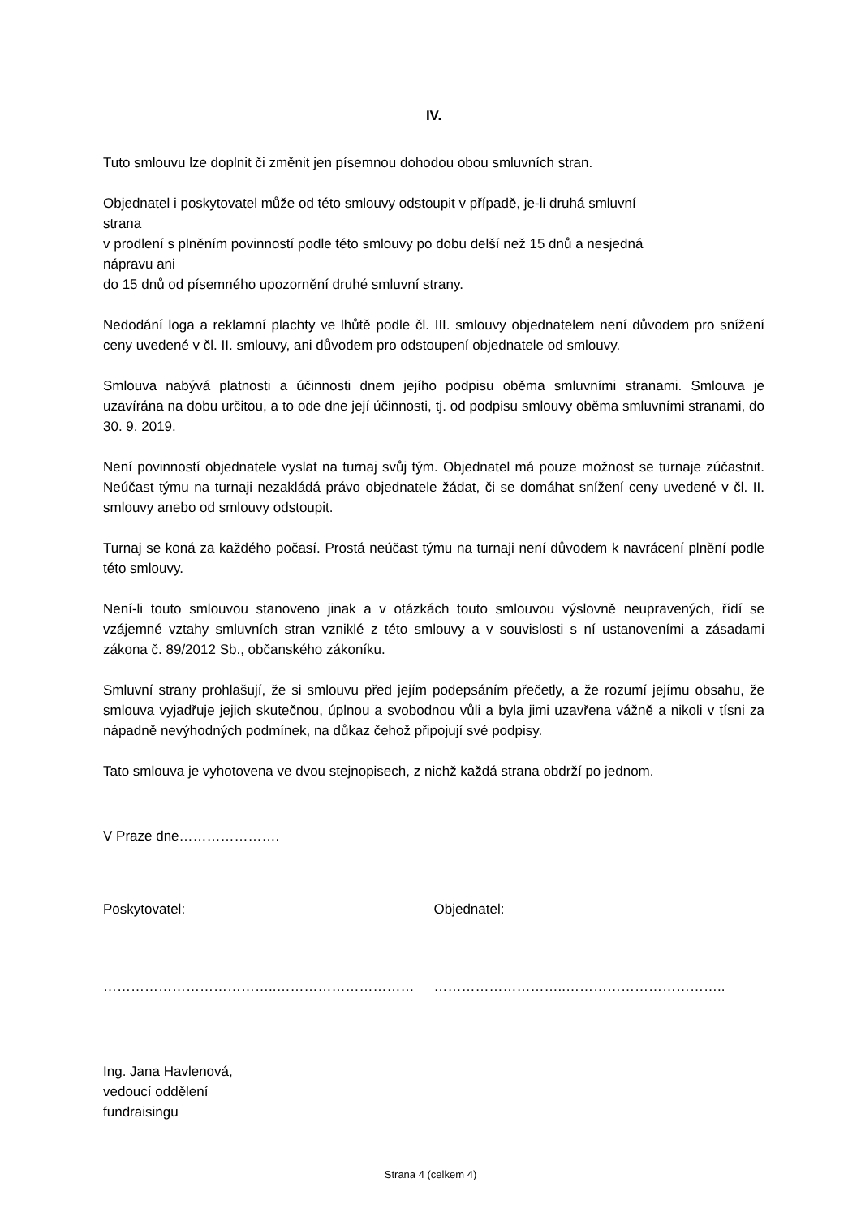IV.
Tuto smlouvu lze doplnit či změnit jen písemnou dohodou obou smluvních stran.
Objednatel i poskytovatel může od této smlouvy odstoupit v případě, je-li druhá smluvní
strana
v prodlení s plněním povinností podle této smlouvy po dobu delší než 15 dnů a nesjedná
nápravu ani
do 15 dnů od písemného upozornění druhé smluvní strany.
Nedodání loga a reklamní plachty ve lhůtě podle čl. III. smlouvy objednatelem není důvodem pro snížení ceny uvedené v čl. II. smlouvy, ani důvodem pro odstoupení objednatele od smlouvy.
Smlouva nabývá platnosti a účinnosti dnem jejího podpisu oběma smluvními stranami. Smlouva je uzavírána na dobu určitou, a to ode dne její účinnosti, tj. od podpisu smlouvy oběma smluvními stranami, do 30. 9. 2019.
Není povinností objednatele vyslat na turnaj svůj tým. Objednatel má pouze možnost se turnaje zúčastnit. Neúčast týmu na turnaji nezakládá právo objednatele žádat, či se domáhat snížení ceny uvedené v čl. II. smlouvy anebo od smlouvy odstoupit.
Turnaj se koná za každého počasí. Prostá neúčast týmu na turnaji není důvodem k navrácení plnění podle této smlouvy.
Není-li touto smlouvou stanoveno jinak a v otázkách touto smlouvou výslovně neupravených, řídí se vzájemné vztahy smluvních stran vzniklé z této smlouvy a v souvislosti s ní ustanoveními a zásadami zákona č. 89/2012 Sb., občanského zákoníku.
Smluvní strany prohlašují, že si smlouvu před jejím podepsáním přečetly, a že rozumí jejímu obsahu, že smlouva vyjadřuje jejich skutečnou, úplnou a svobodnou vůli a byla jimi uzavřena vážně a nikoli v tísni za nápadně nevýhodných podmínek, na důkaz čehož připojují své podpisy.
Tato smlouva je vyhotovena ve dvou stejnopisech, z nichž každá strana obdrží po jednom.
V Praze dne………………….
Poskytovatel: Objednatel:
………………………………..………………………… ………………………..……………………………..
Ing. Jana Havlenová,
vedoucí oddělení
fundraisingu
Strana 4 (celkem 4)